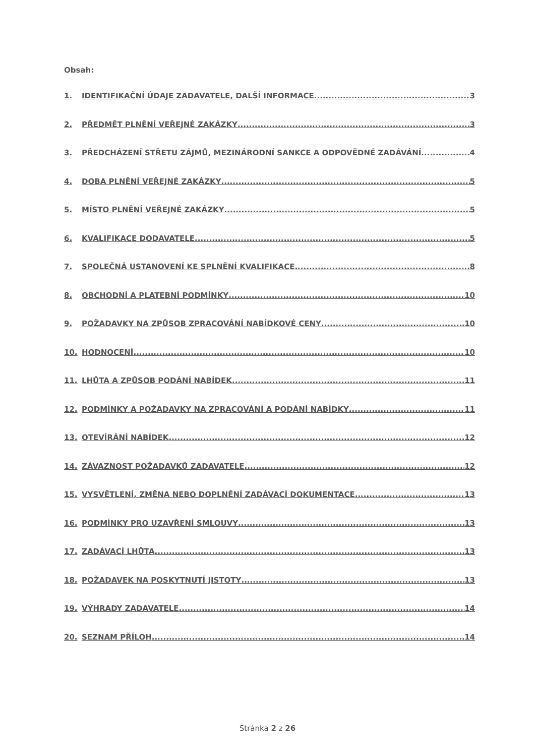Obsah:
1. IDENTIFIKAČNÍ ÚDAJE ZADAVATELE, DALŠÍ INFORMACE 3
2. PŘEDMĚT PLNĚNÍ VEŘEJNÉ ZAKÁZKY 3
3. PŘEDCHÁZENÍ STŘETU ZÁJMŮ, MEZINÁRODNÍ SANKCE A ODPOVĚDNÉ ZADÁVÁNÍ 4
4. DOBA PLNĚNÍ VEŘEJNÉ ZAKÁZKY 5
5. MÍSTO PLNĚNÍ VEŘEJNÉ ZAKÁZKY 5
6. KVALIFIKACE DODAVATELE 5
7. SPOLEČNÁ USTANOVENÍ KE SPLNĚNÍ KVALIFIKACE 8
8. OBCHODNÍ A PLATEBNÍ PODMÍNKY 10
9. POŽADAVKY NA ZPŮSOB ZPRACOVÁNÍ NABÍDKOVÉ CENY 10
10. HODNOCENÍ 10
11. LHŮTA A ZPŮSOB PODÁNÍ NABÍDEK 11
12. PODMÍNKY A POŽADAVKY NA ZPRACOVÁNÍ A PODÁNÍ NABÍDKY 11
13. OTEVÍRÁNÍ NABÍDEK 12
14. ZÁVAZNOST POŽADAVKŮ ZADAVATELE 12
15. VYSVĚTLENÍ, ZMĚNA NEBO DOPLNĚNÍ ZADÁVACÍ DOKUMENTACE 13
16. PODMÍNKY PRO UZAVŘENÍ SMLOUVY 13
17. ZADÁVACÍ LHŮTA 13
18. POŽADAVEK NA POSKYTNUTÍ JISTOTY 13
19. VÝHRADY ZADAVATELE 14
20. SEZNAM PŘÍLOH 14
Stránka 2 z 26